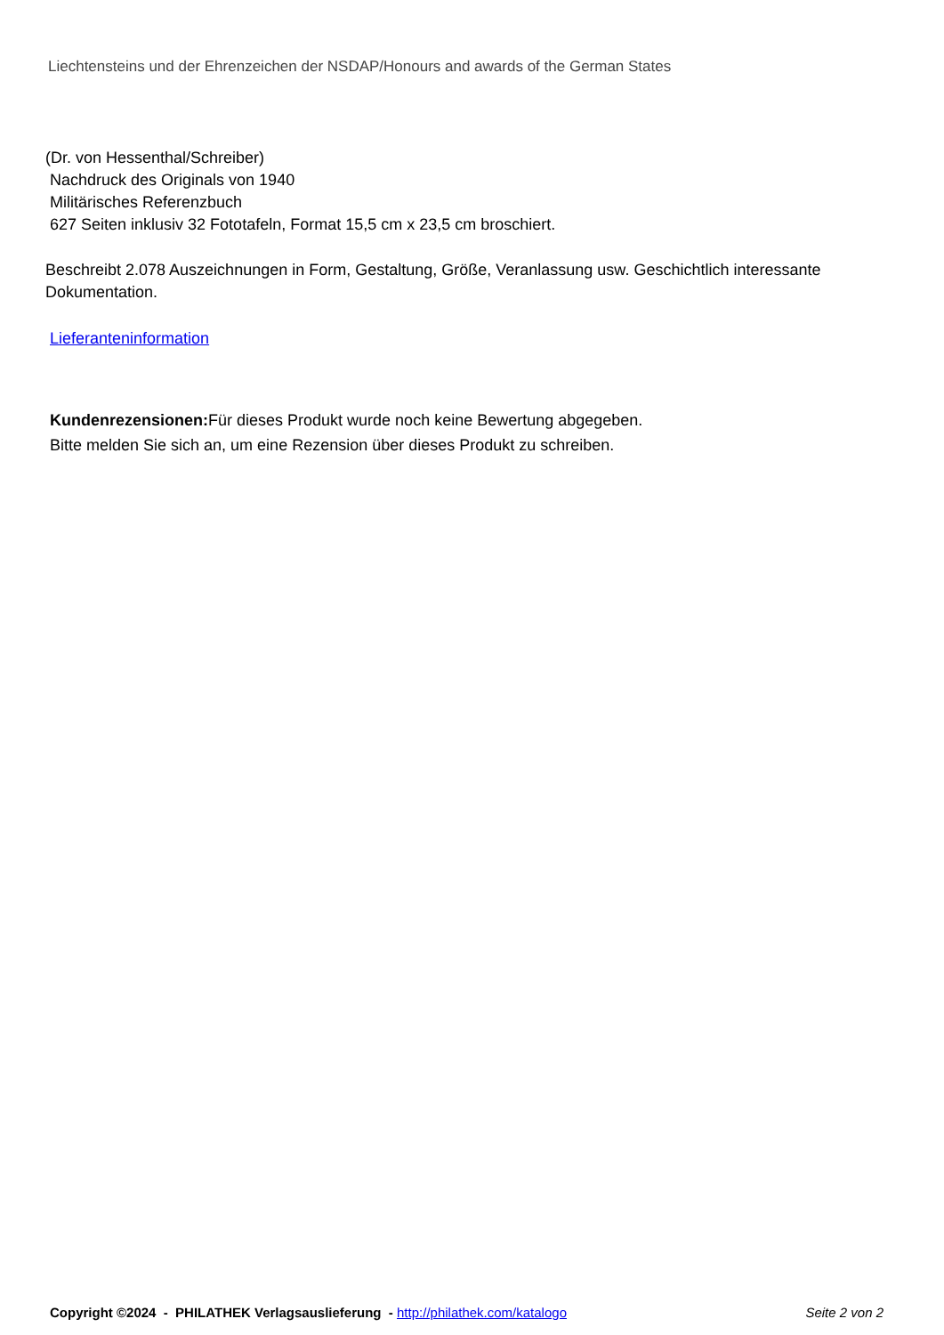Liechtensteins und der Ehrenzeichen der NSDAP/Honours and awards of the German States
(Dr. von Hessenthal/Schreiber)
Nachdruck des Originals von 1940
Militärisches Referenzbuch
627 Seiten inklusiv 32 Fototafeln, Format 15,5 cm x 23,5 cm broschiert.
Beschreibt 2.078 Auszeichnungen in Form, Gestaltung, Größe, Veranlassung usw. Geschichtlich interessante Dokumentation.
Lieferanteninformation
Kundenrezensionen: Für dieses Produkt wurde noch keine Bewertung abgegeben.
Bitte melden Sie sich an, um eine Rezension über dieses Produkt zu schreiben.
Copyright ©2024 - PHILATHEK Verlagsauslieferung - http://philathek.com/katalogo Seite 2 von 2